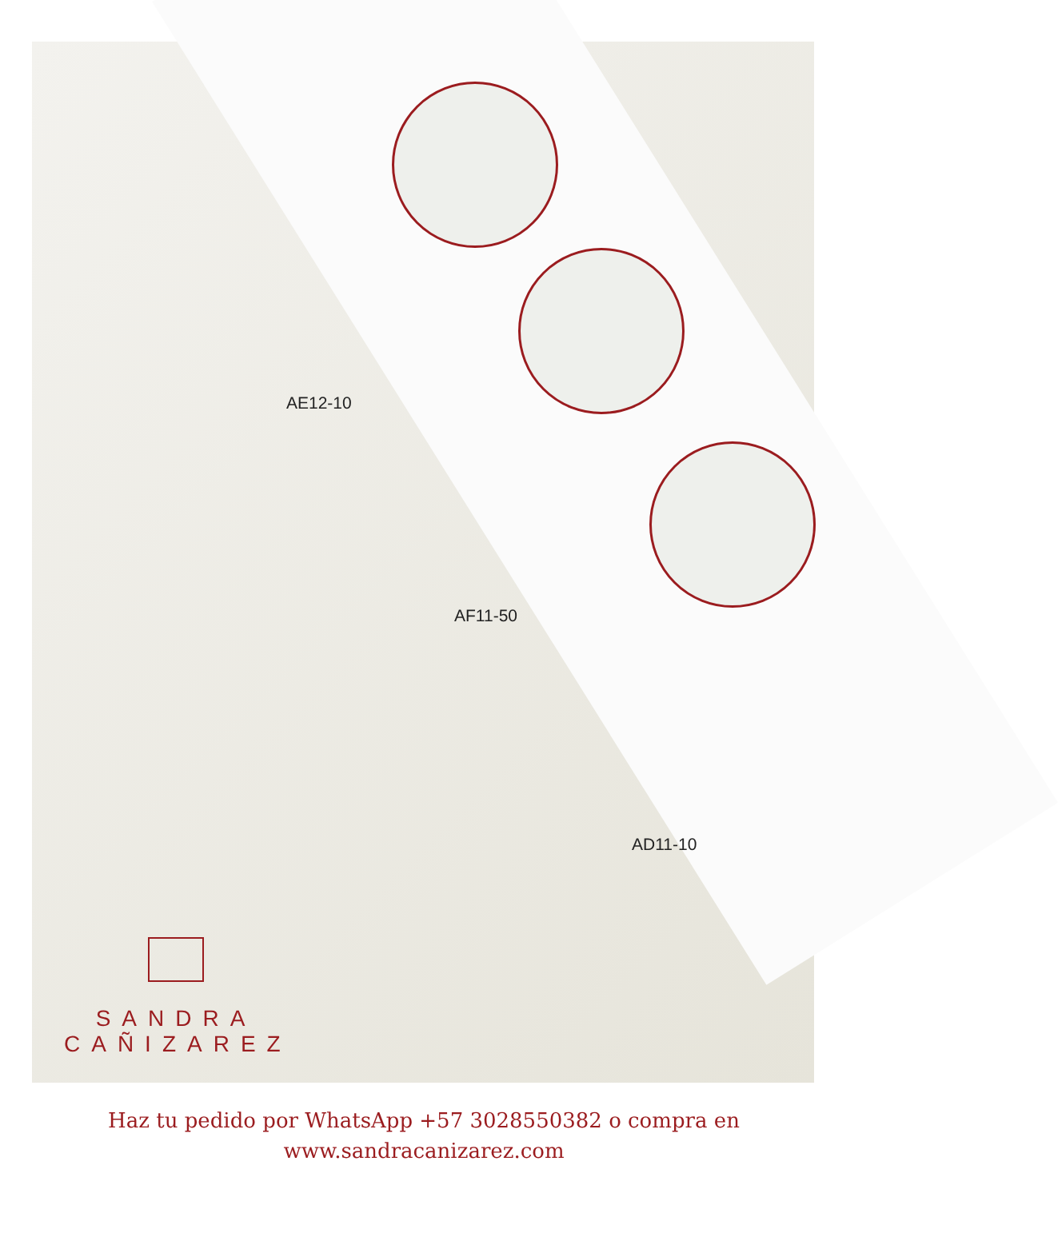AE12-10
AF11-50
AD11-10
SANDRA
CAÑIZAREZ
Haz tu pedido por WhatsApp +57 3028550382 o compra en
www.sandracanizarez.com